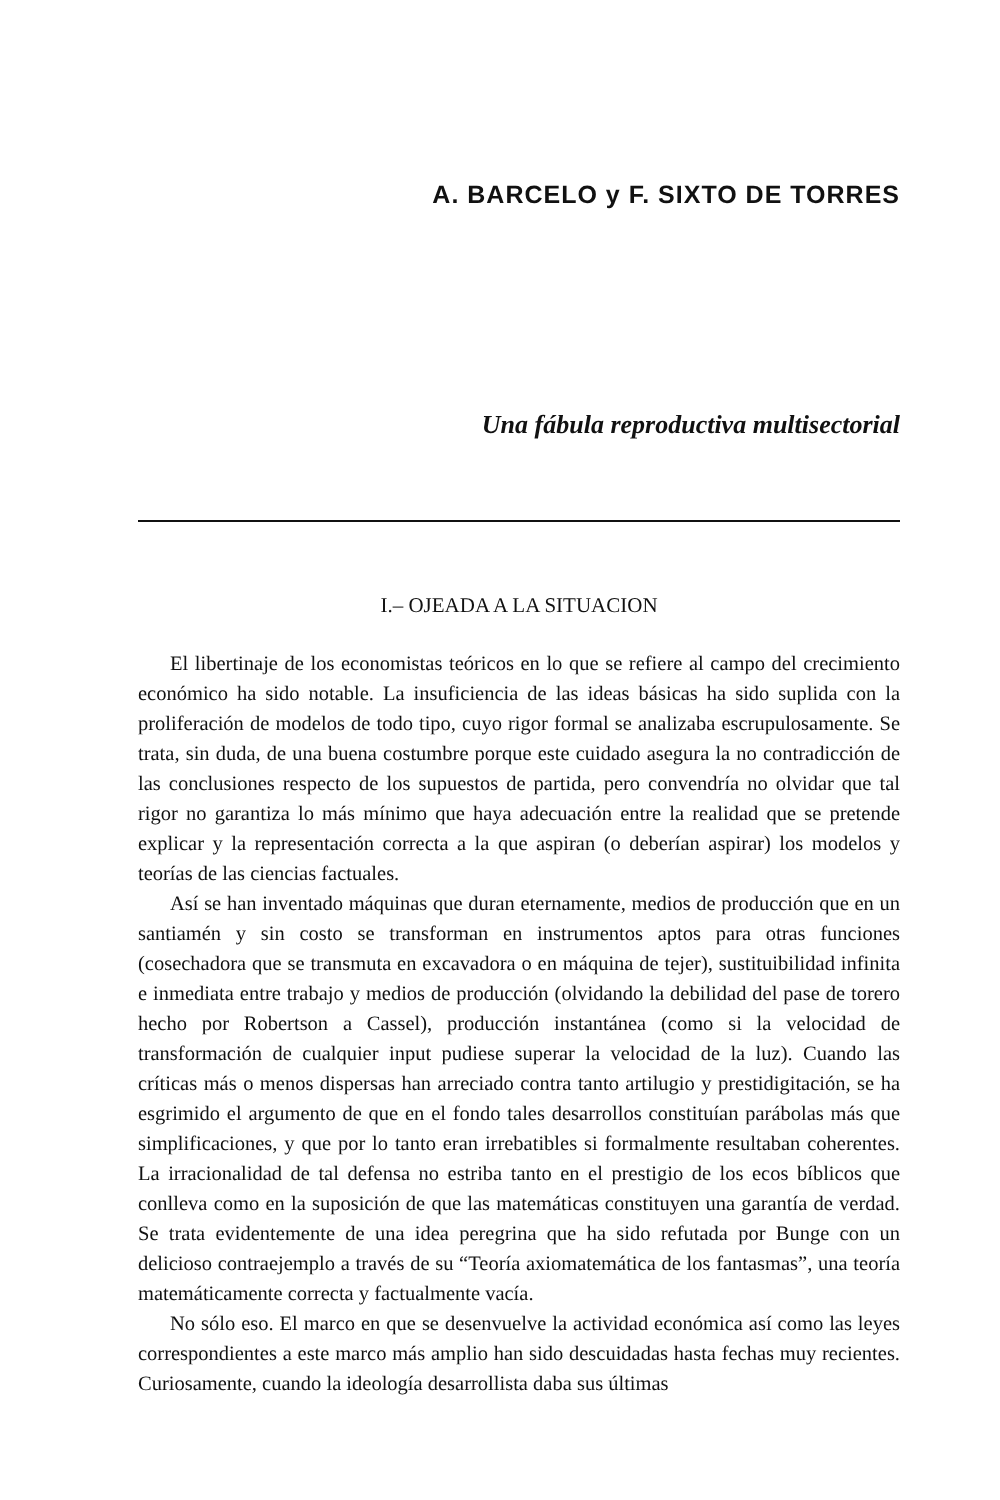A. BARCELO y F. SIXTO DE TORRES
Una fábula reproductiva multisectorial
I.– OJEADA A LA SITUACION
El libertinaje de los economistas teóricos en lo que se refiere al campo del crecimiento económico ha sido notable. La insuficiencia de las ideas básicas ha sido suplida con la proliferación de modelos de todo tipo, cuyo rigor formal se analizaba escrupulosamente. Se trata, sin duda, de una buena costumbre porque este cuidado asegura la no contradicción de las conclusiones respecto de los supuestos de partida, pero convendría no olvidar que tal rigor no garantiza lo más mínimo que haya adecuación entre la realidad que se pretende explicar y la representación correcta a la que aspiran (o deberían aspirar) los modelos y teorías de las ciencias factuales.
Así se han inventado máquinas que duran eternamente, medios de producción que en un santiamén y sin costo se transforman en instrumentos aptos para otras funciones (cosechadora que se transmuta en excavadora o en máquina de tejer), sustituibilidad infinita e inmediata entre trabajo y medios de producción (olvidando la debilidad del pase de torero hecho por Robertson a Cassel), producción instantánea (como si la velocidad de transformación de cualquier input pudiese superar la velocidad de la luz). Cuando las críticas más o menos dispersas han arreciado contra tanto artilugio y prestidigitación, se ha esgrimido el argumento de que en el fondo tales desarrollos constituían parábolas más que simplificaciones, y que por lo tanto eran irrebatibles si formalmente resultaban coherentes. La irracionalidad de tal defensa no estriba tanto en el prestigio de los ecos bíblicos que conlleva como en la suposición de que las matemáticas constituyen una garantía de verdad. Se trata evidentemente de una idea peregrina que ha sido refutada por Bunge con un delicioso contraejemplo a través de su “Teoría axiomatemática de los fantasmas”, una teoría matemáticamente correcta y factualmente vacía.
No sólo eso. El marco en que se desenvuelve la actividad económica así como las leyes correspondientes a este marco más amplio han sido descuidadas hasta fechas muy recientes. Curiosamente, cuando la ideología desarrollista daba sus últimas